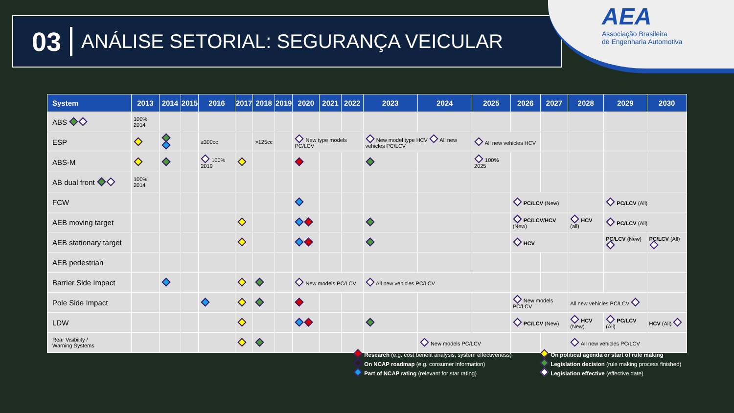03 ANÁLISE SETORIAL: SEGURANÇA VEICULAR
AEA
Associação Brasileira
de Engenharia Automotiva
| System | 2013 | 2014 | 2015 | 2016 | 2017 | 2018 | 2019 | 2020 | 2021 | 2022 | 2023 | 2024 | 2025 | 2026 | 2027 | 2028 | 2029 | 2030 |
| --- | --- | --- | --- | --- | --- | --- | --- | --- | --- | --- | --- | --- | --- | --- | --- | --- | --- | --- |
| ABS | 100% 2014 | | | | | | | | | | | | | | | | | |
| ESP | | | | ≥300cc | | >125cc | | New type models PC/LCV | | | New model type HCV All new vehicles PC/LCV | | All new vehicles HCV | | | | | |
| ABS-M | | | | 100% 2019 | | | | | | | | | 100% 2025 | | | | | |
| AB dual front | 100% 2014 | | | | | | | | | | | | | | | | | |
| FCW | | | | | | | | | | | | | | PC/LCV (New) | | | PC/LCV (All) | |
| AEB moving target | | | | | | | | | | | | | | PC/LCV/HCV (New) | | HCV (all) | PC/LCV (All) | |
| AEB stationary target | | | | | | | | | | | | | | HCV | | | PC/LCV (New) | PC/LCV (All) |
| AEB pedestrian | | | | | | | | | | | | | | | | | | |
| Barrier Side Impact | | | | | | | | New models PC/LCV | | | All new vehicles PC/LCV | | | | | | | |
| Pole Side Impact | | | | | | | | | | | | | | New models PC/LCV | | All new vehicles PC/LCV | | |
| LDW | | | | | | | | | | | | | | PC/LCV (New) | | HCV (New) | PC/LCV (All) | HCV (All) |
| Rear Visibility / Warning Systems | | | | | | | | | | | | New models PC/LCV | | | | All new vehicles PC/LCV | | |
Research (e.g. cost benefit analysis, system effectiveness)
On NCAP roadmap (e.g. consumer information)
Part of NCAP rating (relevant for star rating)
On political agenda or start of rule making
Legislation decision (rule making process finished)
Legislation effective (effective date)